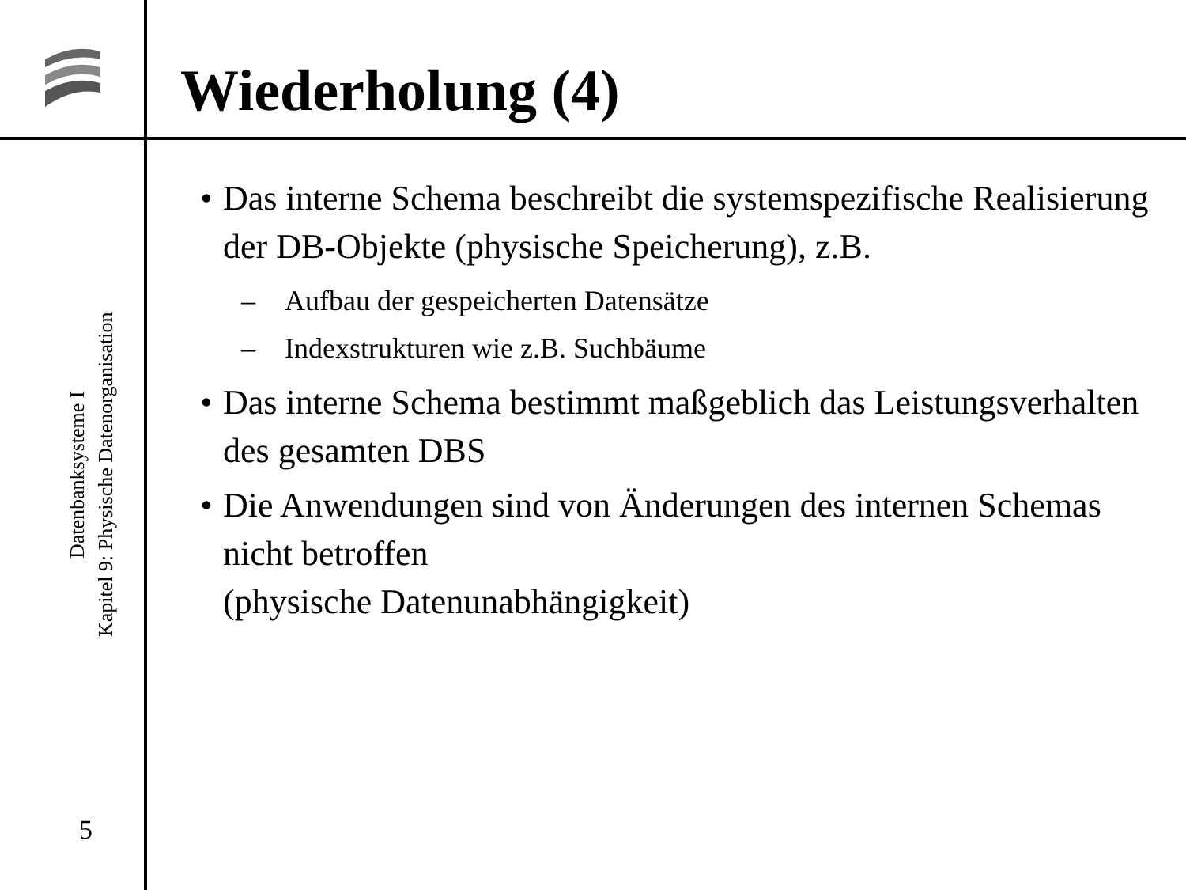Wiederholung (4)
Datenbanksysteme I
Kapitel 9: Physische Datenorganisation
5
• Das interne Schema beschreibt die systemspezifische Realisierung der DB-Objekte (physische Speicherung), z.B.
– Aufbau der gespeicherten Datensätze
– Indexstrukturen wie z.B. Suchbäume
• Das interne Schema bestimmt maßgeblich das Leistungsverhalten des gesamten DBS
• Die Anwendungen sind von Änderungen des internen Schemas nicht betroffen
(physische Datenunabhängigkeit)